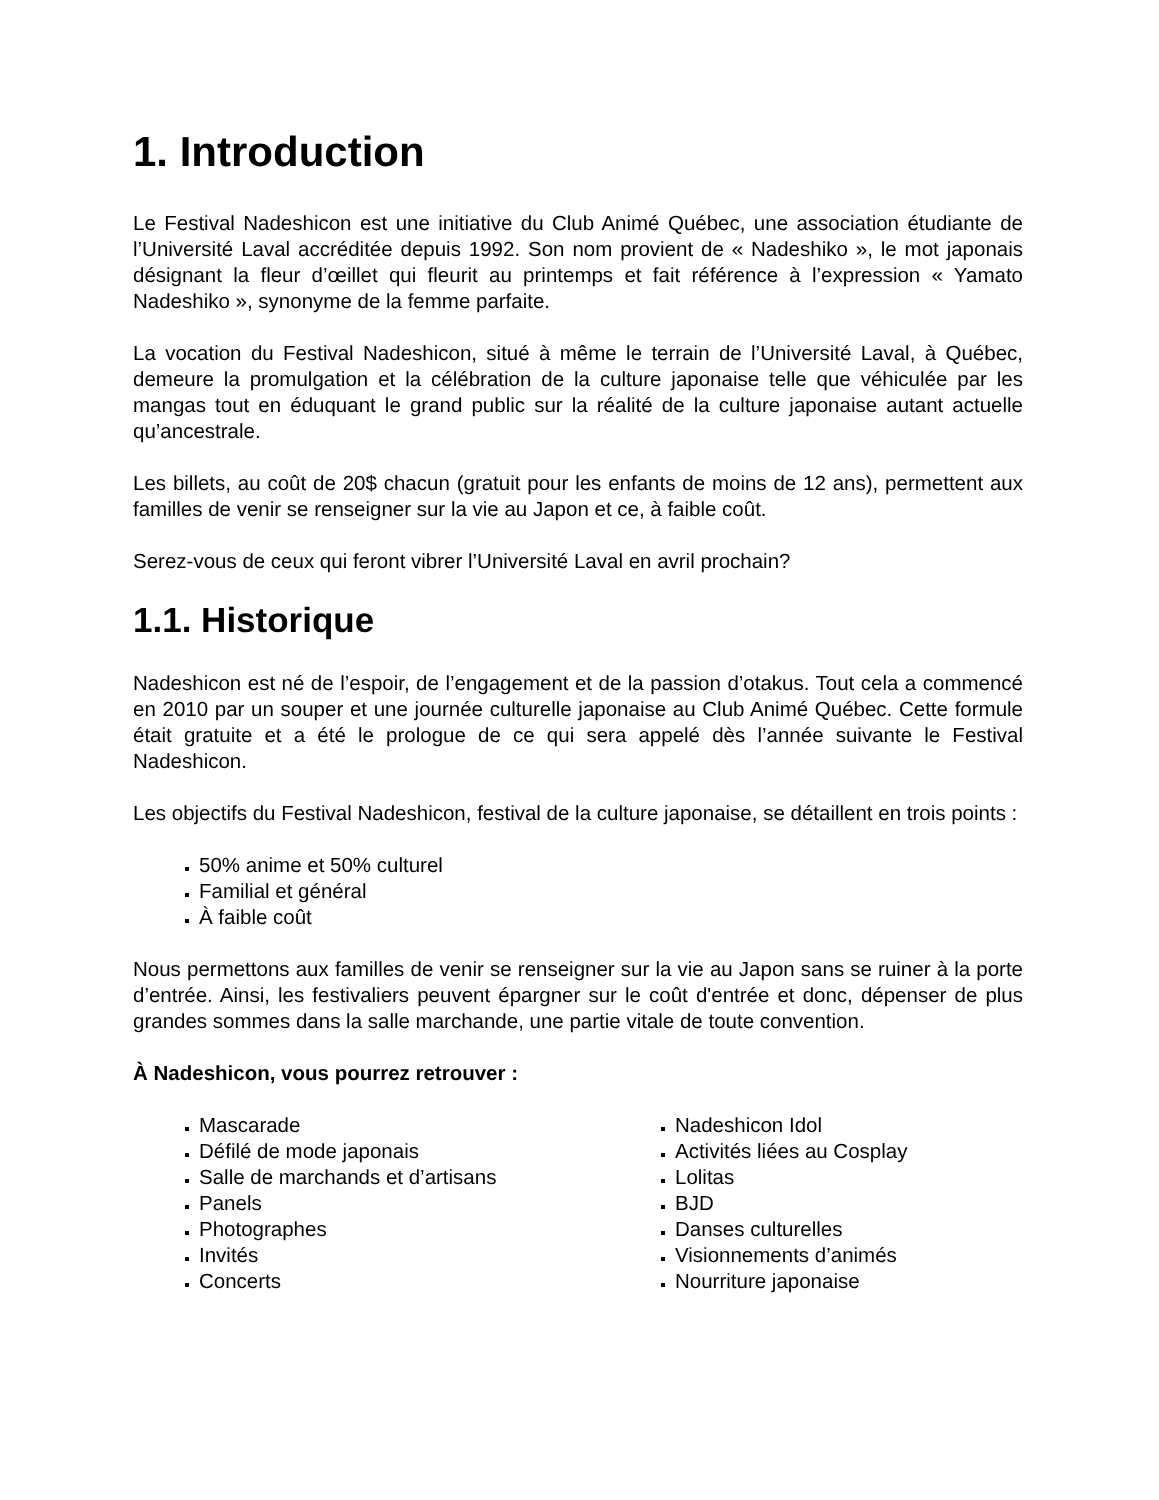1. Introduction
Le Festival Nadeshicon est une initiative du Club Animé Québec, une association étudiante de l’Université Laval accréditée depuis 1992. Son nom provient de « Nadeshiko », le mot japonais désignant la fleur d’œillet qui fleurit au printemps et fait référence à l’expression « Yamato Nadeshiko », synonyme de la femme parfaite.
La vocation du Festival Nadeshicon, situé à même le terrain de l’Université Laval, à Québec, demeure la promulgation et la célébration de la culture japonaise telle que véhiculée par les mangas tout en éduquant le grand public sur la réalité de la culture japonaise autant actuelle qu’ancestrale.
Les billets, au coût de 20$ chacun (gratuit pour les enfants de moins de 12 ans), permettent aux familles de venir se renseigner sur la vie au Japon et ce, à faible coût.
Serez-vous de ceux qui feront vibrer l’Université Laval en avril prochain?
1.1. Historique
Nadeshicon est né de l’espoir, de l’engagement et de la passion d’otakus. Tout cela a commencé en 2010 par un souper et une journée culturelle japonaise au Club Animé Québec. Cette formule était gratuite et a été le prologue de ce qui sera appelé dès l’année suivante le Festival Nadeshicon.
Les objectifs du Festival Nadeshicon, festival de la culture japonaise, se détaillent en trois points :
50% anime et 50% culturel
Familial et général
À faible coût
Nous permettons aux familles de venir se renseigner sur la vie au Japon sans se ruiner à la porte d’entrée. Ainsi, les festivaliers peuvent épargner sur le coût d'entrée et donc, dépenser de plus grandes sommes dans la salle marchande, une partie vitale de toute convention.
À Nadeshicon, vous pourrez retrouver :
Mascarade
Défilé de mode japonais
Salle de marchands et d’artisans
Panels
Photographes
Invités
Concerts
Nadeshicon Idol
Activités liées au Cosplay
Lolitas
BJD
Danses culturelles
Visionnements d’animés
Nourriture japonaise